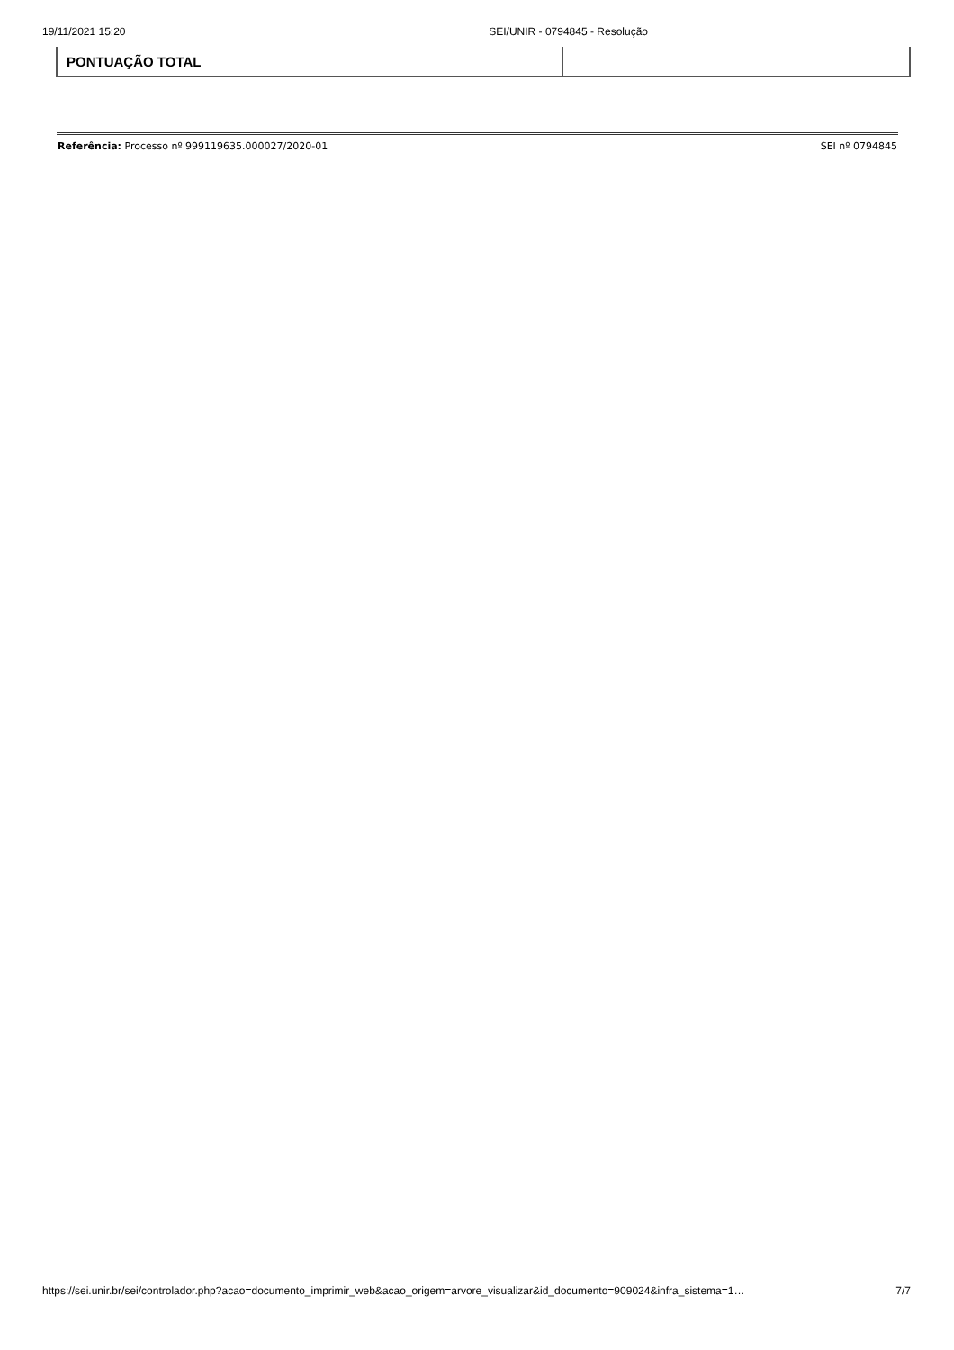19/11/2021 15:20 SEI/UNIR - 0794845 - Resolução
| PONTUAÇÃO TOTAL | |
Referência: Processo nº 999119635.000027/2020-01 SEI nº 0794845
https://sei.unir.br/sei/controlador.php?acao=documento_imprimir_web&acao_origem=arvore_visualizar&id_documento=909024&infra_sistema=1… 7/7